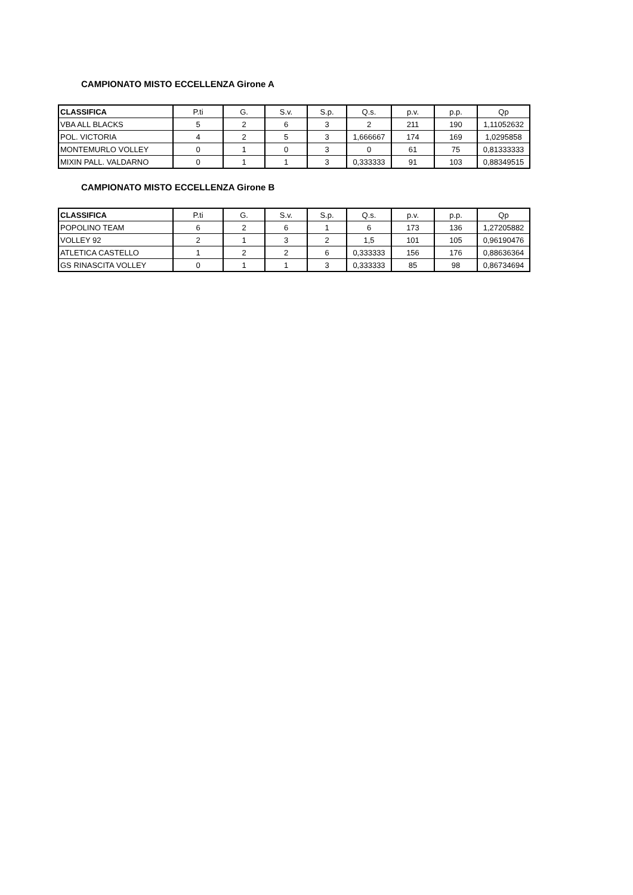CAMPIONATO MISTO ECCELLENZA Girone A
| CLASSIFICA | P.ti | G. | S.v. | S.p. | Q.s. | p.v. | p.p. | Qp |
| --- | --- | --- | --- | --- | --- | --- | --- | --- |
| VBA ALL BLACKS | 5 | 2 | 6 | 3 | 2 | 211 | 190 | 1,11052632 |
| POL. VICTORIA | 4 | 2 | 5 | 3 | 1,666667 | 174 | 169 | 1,0295858 |
| MONTEMURLO VOLLEY | 0 | 1 | 0 | 3 | 0 | 61 | 75 | 0,81333333 |
| MIXIN PALL. VALDARNO | 0 | 1 | 1 | 3 | 0,333333 | 91 | 103 | 0,88349515 |
CAMPIONATO MISTO ECCELLENZA Girone B
| CLASSIFICA | P.ti | G. | S.v. | S.p. | Q.s. | p.v. | p.p. | Qp |
| --- | --- | --- | --- | --- | --- | --- | --- | --- |
| POPOLINO TEAM | 6 | 2 | 6 | 1 | 6 | 173 | 136 | 1,27205882 |
| VOLLEY 92 | 2 | 1 | 3 | 2 | 1,5 | 101 | 105 | 0,96190476 |
| ATLETICA CASTELLO | 1 | 2 | 2 | 6 | 0,333333 | 156 | 176 | 0,88636364 |
| GS RINASCITA VOLLEY | 0 | 1 | 1 | 3 | 0,333333 | 85 | 98 | 0,86734694 |